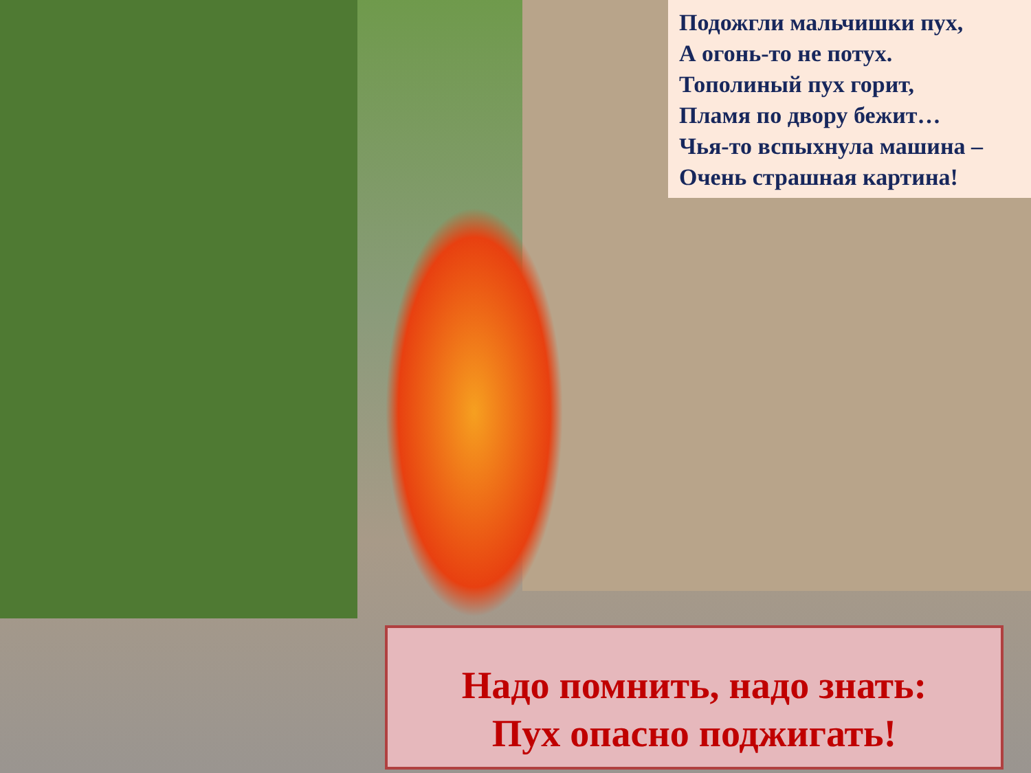Подожгли мальчишки пух,
А огонь-то не потух.
Тополиный пух горит,
Пламя по двору бежит…
Чья-то вспыхнула машина –
Очень страшная картина!
Надо помнить, надо знать:
Пух опасно поджигать!